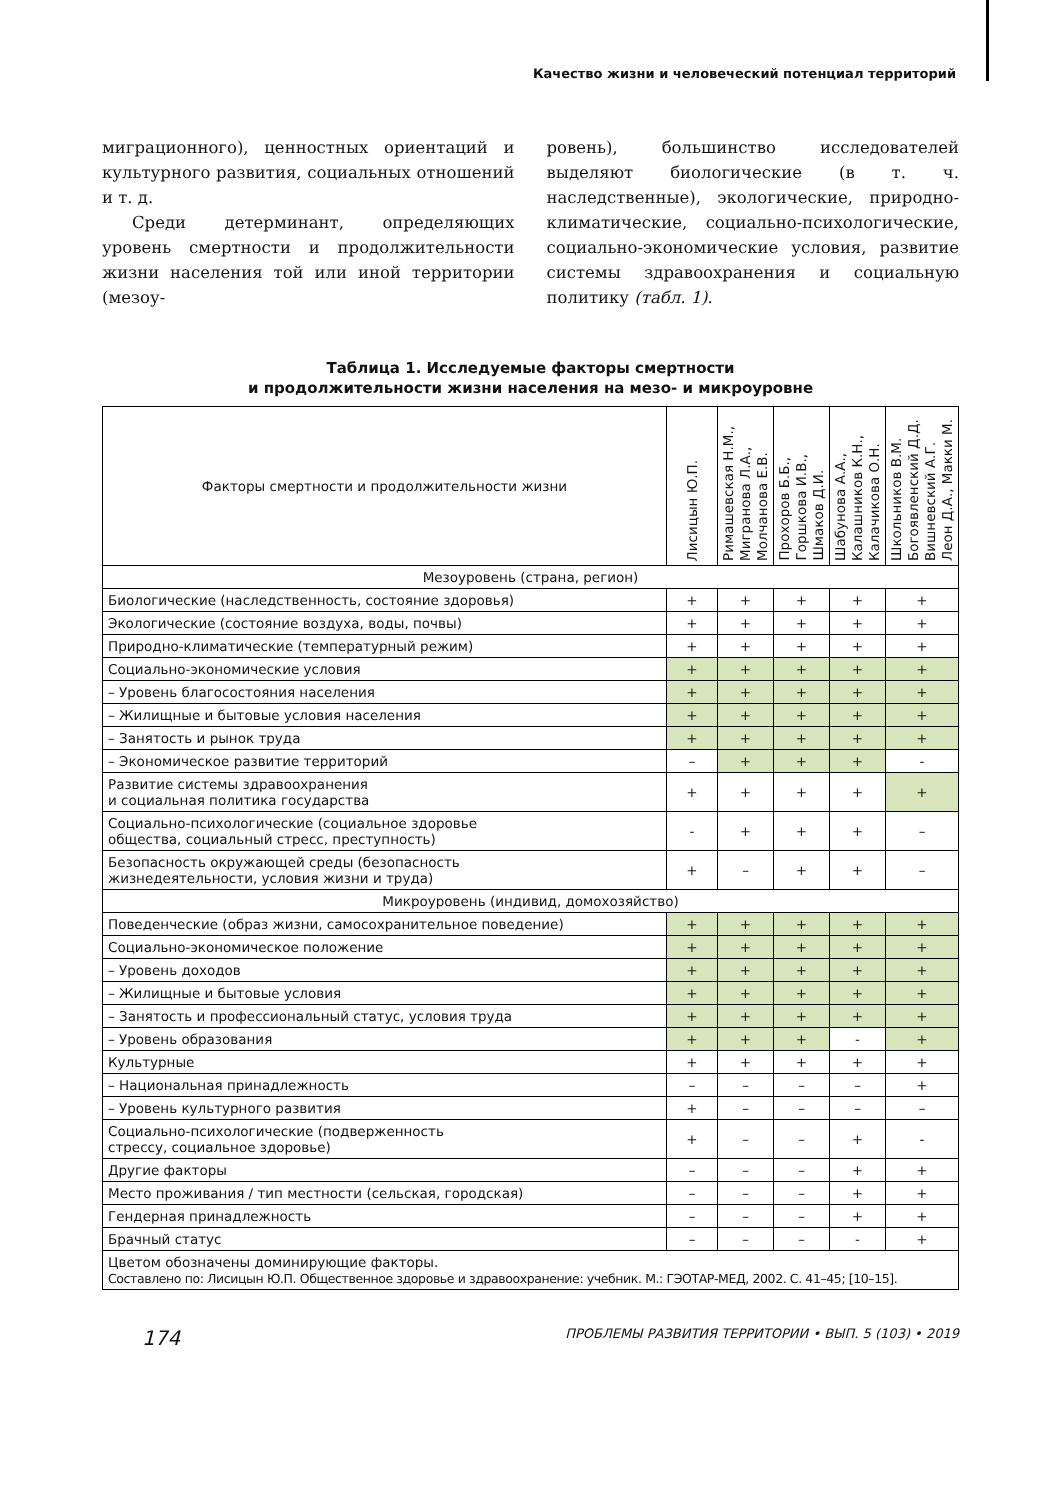Качество жизни и человеческий потенциал территорий
миграционного), ценностных ориентаций и культурного развития, социальных отношений и т. д.
Среди детерминант, определяющих уровень смертности и продолжительности жизни населения той или иной территории (мезоу-
ровень), большинство исследователей выделяют биологические (в т. ч. наследственные), экологические, природно-климатические, социально-психологические, социально-экономические условия, развитие системы здравоохранения и социальную политику (табл. 1).
Таблица 1. Исследуемые факторы смертности
и продолжительности жизни населения на мезо- и микроуровне
| Факторы смертности и продолжительности жизни | Лисицын Ю.П. | Римашевская Н.М., Мигранова Л.А., Молчанова Е.В. | Прохоров Б.Б., Горшкова И.В., Шмаков Д.И. | Шабунова А.А., Калашников К.Н., Калачикова О.Н. | Школьников В.М. Богоявленский Д.Д. Вишневский А.Г. Леон Д.А., Макки М. |
| --- | --- | --- | --- | --- | --- |
| Мезоуровень (страна, регион) | | | | | |
| Биологические (наследственность, состояние здоровья) | + | + | + | + | + |
| Экологические (состояние воздуха, воды, почвы) | + | + | + | + | + |
| Природно-климатические (температурный режим) | + | + | + | + | + |
| Социально-экономические условия | + | + | + | + | + |
| – Уровень благосостояния населения | + | + | + | + | + |
| – Жилищные и бытовые условия населения | + | + | + | + | + |
| – Занятость и рынок труда | + | + | + | + | + |
| – Экономическое развитие территорий | – | + | + | + | - |
| Развитие системы здравоохранения и социальная политика государства | + | + | + | + | + |
| Социально-психологические (социальное здоровье общества, социальный стресс, преступность) | - | + | + | + | – |
| Безопасность окружающей среды (безопасность жизнедеятельности, условия жизни и труда) | + | – | + | + | – |
| Микроуровень (индивид, домохозяйство) | | | | | |
| Поведенческие (образ жизни, самосохранительное поведение) | + | + | + | + | + |
| Социально-экономическое положение | + | + | + | + | + |
| – Уровень доходов | + | + | + | + | + |
| – Жилищные и бытовые условия | + | + | + | + | + |
| – Занятость и профессиональный статус, условия труда | + | + | + | + | + |
| – Уровень образования | + | + | + | - | + |
| Культурные | + | + | + | + | + |
| – Национальная принадлежность | – | – | – | – | + |
| – Уровень культурного развития | + | – | – | – | – |
| Социально-психологические (подверженность стрессу, социальное здоровье) | + | – | – | + | - |
| Другие факторы | – | – | – | + | + |
| Место проживания / тип местности (сельская, городская) | – | – | – | + | + |
| Гендерная принадлежность | – | – | – | + | + |
| Брачный статус | – | – | – | - | + |
| Цветом обозначены доминирующие факторы. Составлено по: Лисицын Ю.П. Общественное здоровье и здравоохранение: учебник. М.: ГЭОТАР-МЕД, 2002. С. 41–45; [10–15]. | | | | | |
174 ПРОБЛЕМЫ РАЗВИТИЯ ТЕРРИТОРИИ • ВЫП. 5 (103) • 2019